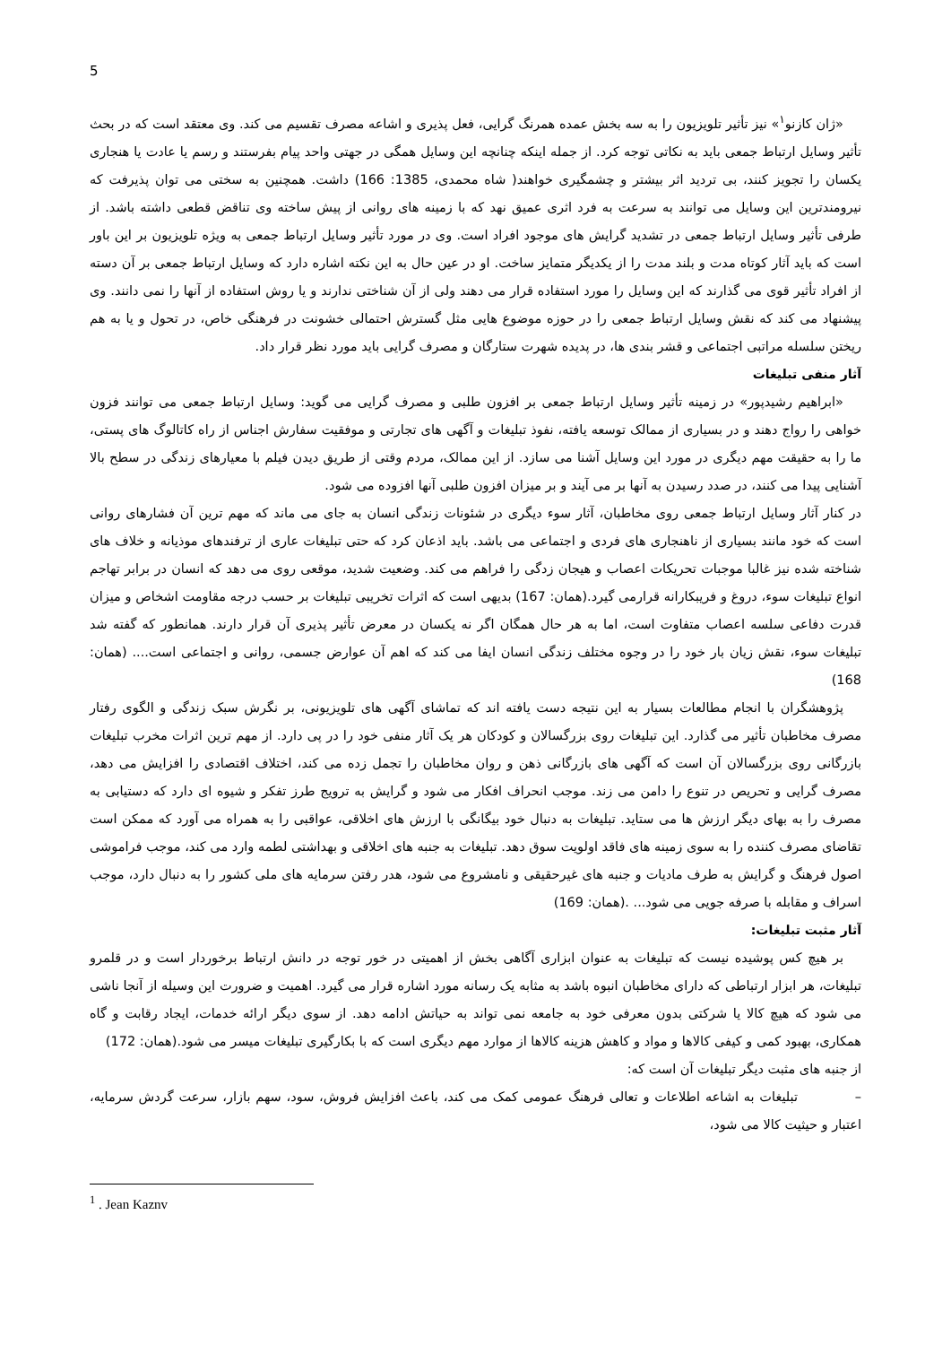5
«ژان کازنو<sup>۱</sup>» نیز تأثیر تلویزیون را به سه بخش عمده همرنگ گرایی، فعل پذیری و اشاعه مصرف تقسیم می کند. وی معتقد است که در بحث تأثیر وسایل ارتباط جمعی باید به نکاتی توجه کرد. از جمله اینکه چنانچه این وسایل همگی در جهتی واحد پیام بفرستند و رسم یا عادت یا هنجاری یکسان را تجویز کنند، بی تردید اثر بیشتر و چشمگیری خواهند( شاه محمدی، 1385: 166) داشت. همچنین به سختی می توان پذیرفت که نیرومندترین این وسایل می توانند به سرعت به فرد اثری عمیق نهد که با زمینه های روانی از پیش ساخته وی تناقض قطعی داشته باشد. از طرفی تأثیر وسایل ارتباط جمعی در تشدید گرایش های موجود افراد است. وی در مورد تأثیر وسایل ارتباط جمعی به ویژه تلویزیون بر این باور است که باید آثار کوتاه مدت و بلند مدت را از یکدیگر متمایز ساخت. او در عین حال به این نکته اشاره دارد که وسایل ارتباط جمعی بر آن دسته از افراد تأثیر قوی می گذارند که این وسایل را مورد استفاده قرار می دهند ولی از آن شناختی ندارند و یا روش استفاده از آنها را نمی دانند. وی پیشنهاد می کند که نقش وسایل ارتباط جمعی را در حوزه موضوع هایی مثل گسترش احتمالی خشونت در فرهنگی خاص، در تحول و یا به هم ریختن سلسله مراتبی اجتماعی و قشر بندی ها، در پدیده شهرت ستارگان و مصرف گرایی باید مورد نظر قرار داد.
آثار منفی تبلیغات
«ابراهیم رشیدپور» در زمینه تأثیر وسایل ارتباط جمعی بر افزون طلبی و مصرف گرایی می گوید: وسایل ارتباط جمعی می توانند فزون خواهی را رواج دهند و در بسیاری از ممالک توسعه یافته، نفوذ تبلیغات و آگهی های تجارتی و موفقیت سفارش اجناس از راه کاتالوگ های پستی، ما را به حقیقت مهم دیگری در مورد این وسایل آشنا می سازد. از این ممالک، مردم وقتی از طریق دیدن فیلم با معیارهای زندگی در سطح بالا آشنایی پیدا می کنند، در صدد رسیدن به آنها بر می آیند و بر میزان افزون طلبی آنها افزوده می شود.
در کنار آثار وسایل ارتباط جمعی روی مخاطبان، آثار سوء دیگری در شئونات زندگی انسان به جای می ماند که مهم ترین آن فشارهای روانی است که خود مانند بسیاری از ناهنجاری های فردی و اجتماعی می باشد. باید اذعان کرد که حتی تبلیغات عاری از ترفندهای موذیانه و خلاف های شناخته شده نیز غالبا موجبات تحریکات اعصاب و هیجان زدگی را فراهم می کند. وضعیت شدید، موقعی روی می دهد که انسان در برابر تهاجم انواع تبلیغات سوء، دروغ و فریبکارانه قرارمی گیرد.(همان: 167) بدیهی است که اثرات تخریبی تبلیغات بر حسب درجه مقاومت اشخاص و میزان قدرت دفاعی سلسه اعصاب متفاوت است، اما به هر حال همگان اگر نه یکسان در معرض تأثیر پذیری آن قرار دارند. همانطور که گفته شد تبلیغات سوء، نقش زیان بار خود را در وجوه مختلف زندگی انسان ایفا می کند که اهم آن عوارض جسمی، روانی و اجتماعی است.... (همان: 168)
پژوهشگران با انجام مطالعات بسیار به این نتیجه دست یافته اند که تماشای آگهی های تلویزیونی، بر نگرش سبک زندگی و الگوی رفتار مصرف مخاطبان تأثیر می گذارد. این تبلیغات روی بزرگسالان و کودکان هر یک آثار منفی خود را در پی دارد. از مهم ترین اثرات مخرب تبلیغات بازرگانی روی بزرگسالان آن است که آگهی های بازرگانی ذهن و روان مخاطبان را تجمل زده می کند، اختلاف اقتصادی را افزایش می دهد، مصرف گرایی و تحریص در تنوع را دامن می زند. موجب انحراف افکار می شود و گرایش به ترویج طرز تفکر و شیوه ای دارد که دستیابی به مصرف را به بهای دیگر ارزش ها می ستاید. تبلیغات به دنبال خود بیگانگی با ارزش های اخلاقی، عواقبی را به همراه می آورد که ممکن است تقاضای مصرف کننده را به سوی زمینه های فاقد اولویت سوق دهد. تبلیغات به جنبه های اخلاقی و بهداشتی لطمه وارد می کند، موجب فراموشی اصول فرهنگ و گرایش به طرف مادیات و جنبه های غیرحقیقی و نامشروع می شود، هدر رفتن سرمایه های ملی کشور را به دنبال دارد، موجب اسراف و مقابله با صرفه جویی می شود... .(همان: 169)
آثار مثبت تبلیغات:
بر هیچ کس پوشیده نیست که تبلیغات به عنوان ابزاری آگاهی بخش از اهمیتی در خور توجه در دانش ارتباط برخوردار است و در قلمرو تبلیغات، هر ابزار ارتباطی که دارای مخاطبان انبوه باشد به مثابه یک رسانه مورد اشاره قرار می گیرد. اهمیت و ضرورت این وسیله از آنجا ناشی می شود که هیچ کالا یا شرکتی بدون معرفی خود به جامعه نمی تواند به حیاتش ادامه دهد. از سوی دیگر ارائه خدمات، ایجاد رقابت و گاه همکاری، بهبود کمی و کیفی کالاها و مواد و کاهش هزینه کالاها از موارد مهم دیگری است که با بکارگیری تبلیغات میسر می شود.(همان: 172)
از جنبه های مثبت دیگر تبلیغات آن است که:
– تبلیغات به اشاعه اطلاعات و تعالی فرهنگ عمومی کمک می کند، باعث افزایش فروش، سود، سهم بازار، سرعت گردش سرمایه، اعتبار و حیثیت کالا می شود،
<sup>1</sup> . Jean Kaznv